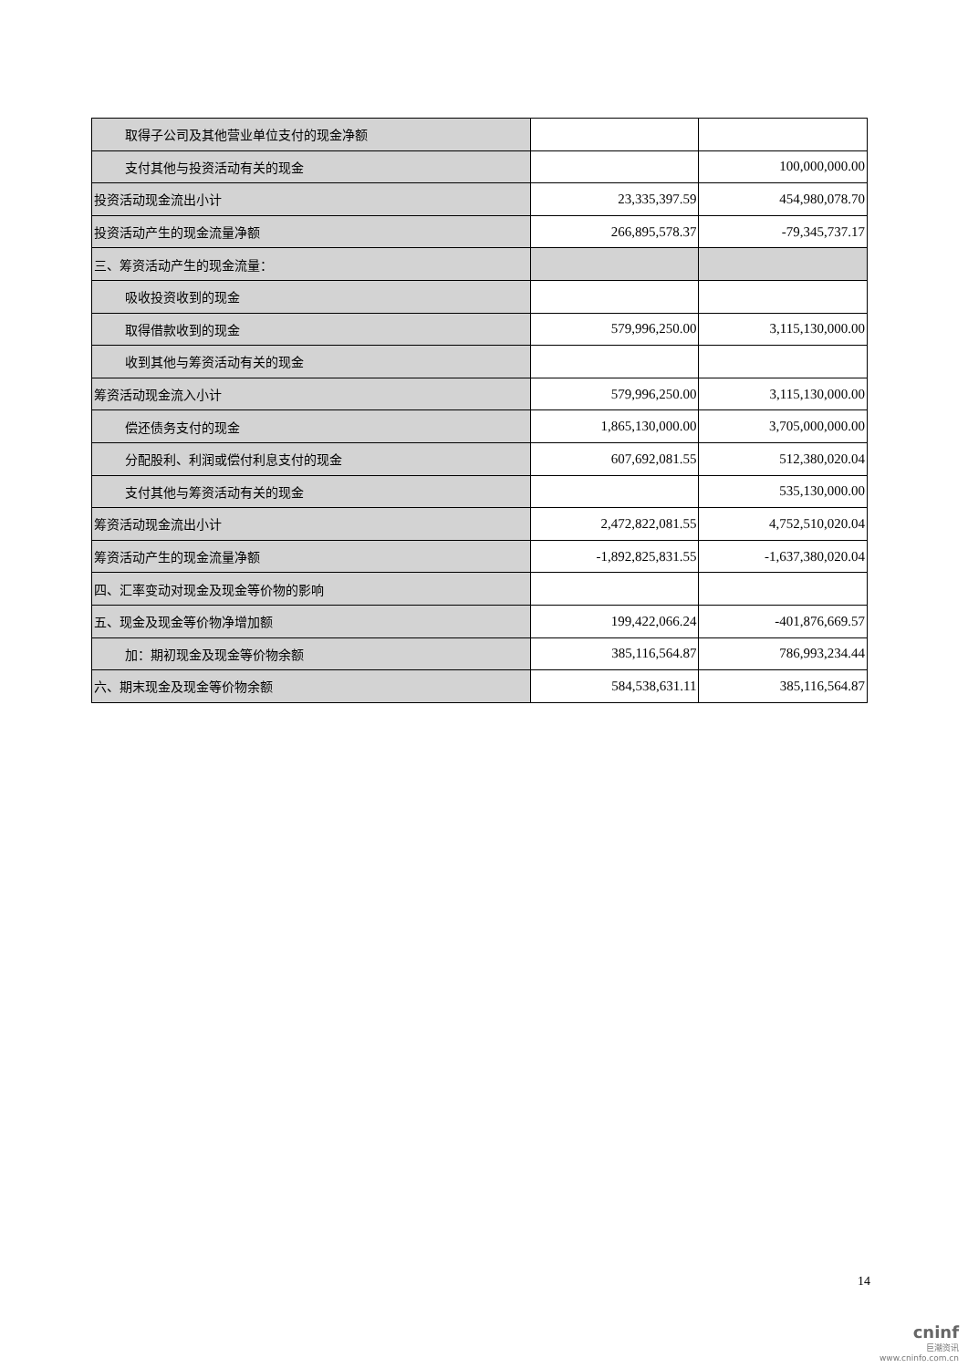| 取得子公司及其他营业单位支付的现金净额 | | |
| 支付其他与投资活动有关的现金 | | 100,000,000.00 |
| 投资活动现金流出小计 | 23,335,397.59 | 454,980,078.70 |
| 投资活动产生的现金流量净额 | 266,895,578.37 | -79,345,737.17 |
| 三、筹资活动产生的现金流量： | | |
| 吸收投资收到的现金 | | |
| 取得借款收到的现金 | 579,996,250.00 | 3,115,130,000.00 |
| 收到其他与筹资活动有关的现金 | | |
| 筹资活动现金流入小计 | 579,996,250.00 | 3,115,130,000.00 |
| 偿还债务支付的现金 | 1,865,130,000.00 | 3,705,000,000.00 |
| 分配股利、利润或偿付利息支付的现金 | 607,692,081.55 | 512,380,020.04 |
| 支付其他与筹资活动有关的现金 | | 535,130,000.00 |
| 筹资活动现金流出小计 | 2,472,822,081.55 | 4,752,510,020.04 |
| 筹资活动产生的现金流量净额 | -1,892,825,831.55 | -1,637,380,020.04 |
| 四、汇率变动对现金及现金等价物的影响 | | |
| 五、现金及现金等价物净增加额 | 199,422,066.24 | -401,876,669.57 |
| 加：期初现金及现金等价物余额 | 385,116,564.87 | 786,993,234.44 |
| 六、期末现金及现金等价物余额 | 584,538,631.11 | 385,116,564.87 |
14
cninf
巨潮资讯
www.cninfo.com.cn